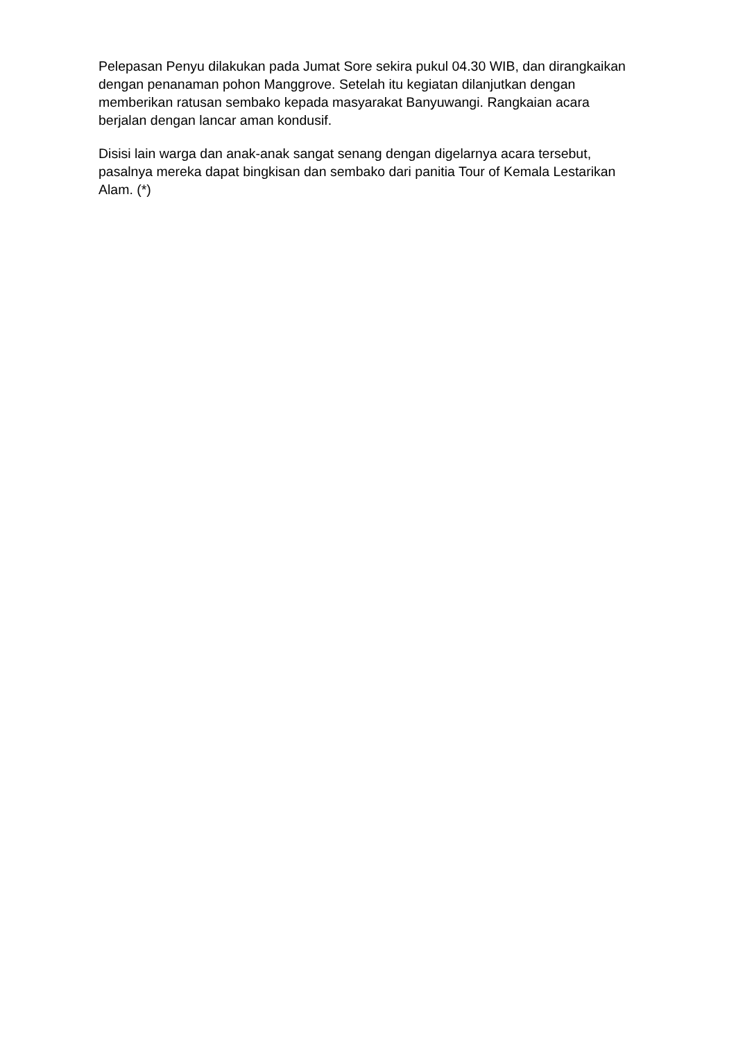Pelepasan Penyu dilakukan pada Jumat Sore sekira pukul 04.30 WIB, dan dirangkaikan dengan penanaman pohon Manggrove. Setelah itu kegiatan dilanjutkan dengan memberikan ratusan sembako kepada masyarakat Banyuwangi. Rangkaian acara berjalan dengan lancar aman kondusif.
Disisi lain warga dan anak-anak sangat senang dengan digelarnya acara tersebut, pasalnya mereka dapat bingkisan dan sembako dari panitia Tour of Kemala Lestarikan Alam. (*)